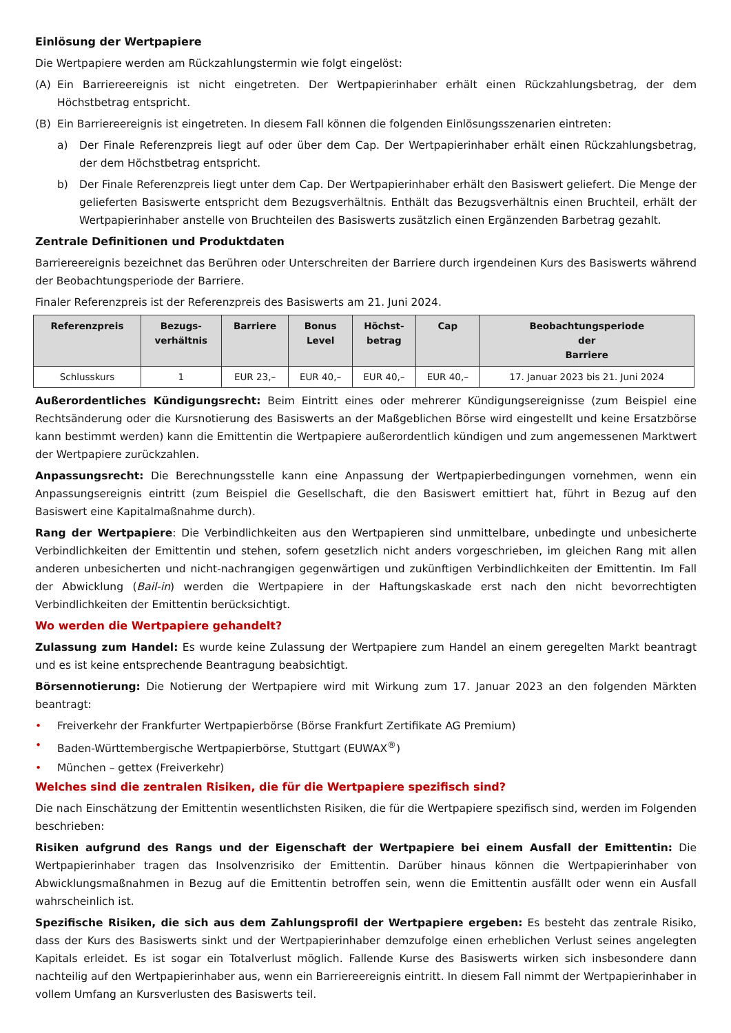Einlösung der Wertpapiere
Die Wertpapiere werden am Rückzahlungstermin wie folgt eingelöst:
(A) Ein Barriereereignis ist nicht eingetreten. Der Wertpapierinhaber erhält einen Rückzahlungsbetrag, der dem Höchstbetrag entspricht.
(B) Ein Barriereereignis ist eingetreten. In diesem Fall können die folgenden Einlösungsszenarien eintreten:
a) Der Finale Referenzpreis liegt auf oder über dem Cap. Der Wertpapierinhaber erhält einen Rückzahlungsbetrag, der dem Höchstbetrag entspricht.
b) Der Finale Referenzpreis liegt unter dem Cap. Der Wertpapierinhaber erhält den Basiswert geliefert. Die Menge der gelieferten Basiswerte entspricht dem Bezugsverhältnis. Enthält das Bezugsverhältnis einen Bruchteil, erhält der Wertpapierinhaber anstelle von Bruchteilen des Basiswerts zusätzlich einen Ergänzenden Barbetrag gezahlt.
Zentrale Definitionen und Produktdaten
Barriereereignis bezeichnet das Berühren oder Unterschreiten der Barriere durch irgendeinen Kurs des Basiswerts während der Beobachtungsperiode der Barriere.
Finaler Referenzpreis ist der Referenzpreis des Basiswerts am 21. Juni 2024.
| Referenzpreis | Bezugs- verhältnis | Barriere | Bonus Level | Höchst- betrag | Cap | Beobachtungsperiode der Barriere |
| --- | --- | --- | --- | --- | --- | --- |
| Schlusskurs | 1 | EUR 23,– | EUR 40,– | EUR 40,– | EUR 40,– | 17. Januar 2023 bis 21. Juni 2024 |
Außerordentliches Kündigungsrecht: Beim Eintritt eines oder mehrerer Kündigungsereignisse (zum Beispiel eine Rechtsänderung oder die Kursnotierung des Basiswerts an der Maßgeblichen Börse wird eingestellt und keine Ersatzbörse kann bestimmt werden) kann die Emittentin die Wertpapiere außerordentlich kündigen und zum angemessenen Marktwert der Wertpapiere zurückzahlen.
Anpassungsrecht: Die Berechnungsstelle kann eine Anpassung der Wertpapierbedingungen vornehmen, wenn ein Anpassungsereignis eintritt (zum Beispiel die Gesellschaft, die den Basiswert emittiert hat, führt in Bezug auf den Basiswert eine Kapitalmaßnahme durch).
Rang der Wertpapiere: Die Verbindlichkeiten aus den Wertpapieren sind unmittelbare, unbedingte und unbesicherte Verbindlichkeiten der Emittentin und stehen, sofern gesetzlich nicht anders vorgeschrieben, im gleichen Rang mit allen anderen unbesicherten und nicht-nachrangigen gegenwärtigen und zukünftigen Verbindlichkeiten der Emittentin. Im Fall der Abwicklung (Bail-in) werden die Wertpapiere in der Haftungskaskade erst nach den nicht bevorrechtigten Verbindlichkeiten der Emittentin berücksichtigt.
Wo werden die Wertpapiere gehandelt?
Zulassung zum Handel: Es wurde keine Zulassung der Wertpapiere zum Handel an einem geregelten Markt beantragt und es ist keine entsprechende Beantragung beabsichtigt.
Börsennotierung: Die Notierung der Wertpapiere wird mit Wirkung zum 17. Januar 2023 an den folgenden Märkten beantragt:
• Freiverkehr der Frankfurter Wertpapierbörse (Börse Frankfurt Zertifikate AG Premium)
• Baden-Württembergische Wertpapierbörse, Stuttgart (EUWAX<sup>®</sup>)
• München – gettex (Freiverkehr)
Welches sind die zentralen Risiken, die für die Wertpapiere spezifisch sind?
Die nach Einschätzung der Emittentin wesentlichsten Risiken, die für die Wertpapiere spezifisch sind, werden im Folgenden beschrieben:
Risiken aufgrund des Rangs und der Eigenschaft der Wertpapiere bei einem Ausfall der Emittentin: Die Wertpapierinhaber tragen das Insolvenzrisiko der Emittentin. Darüber hinaus können die Wertpapierinhaber von Abwicklungsmaßnahmen in Bezug auf die Emittentin betroffen sein, wenn die Emittentin ausfällt oder wenn ein Ausfall wahrscheinlich ist.
Spezifische Risiken, die sich aus dem Zahlungsprofil der Wertpapiere ergeben: Es besteht das zentrale Risiko, dass der Kurs des Basiswerts sinkt und der Wertpapierinhaber demzufolge einen erheblichen Verlust seines angelegten Kapitals erleidet. Es ist sogar ein Totalverlust möglich. Fallende Kurse des Basiswerts wirken sich insbesondere dann nachteilig auf den Wertpapierinhaber aus, wenn ein Barriereereignis eintritt. In diesem Fall nimmt der Wertpapierinhaber in vollem Umfang an Kursverlusten des Basiswerts teil.